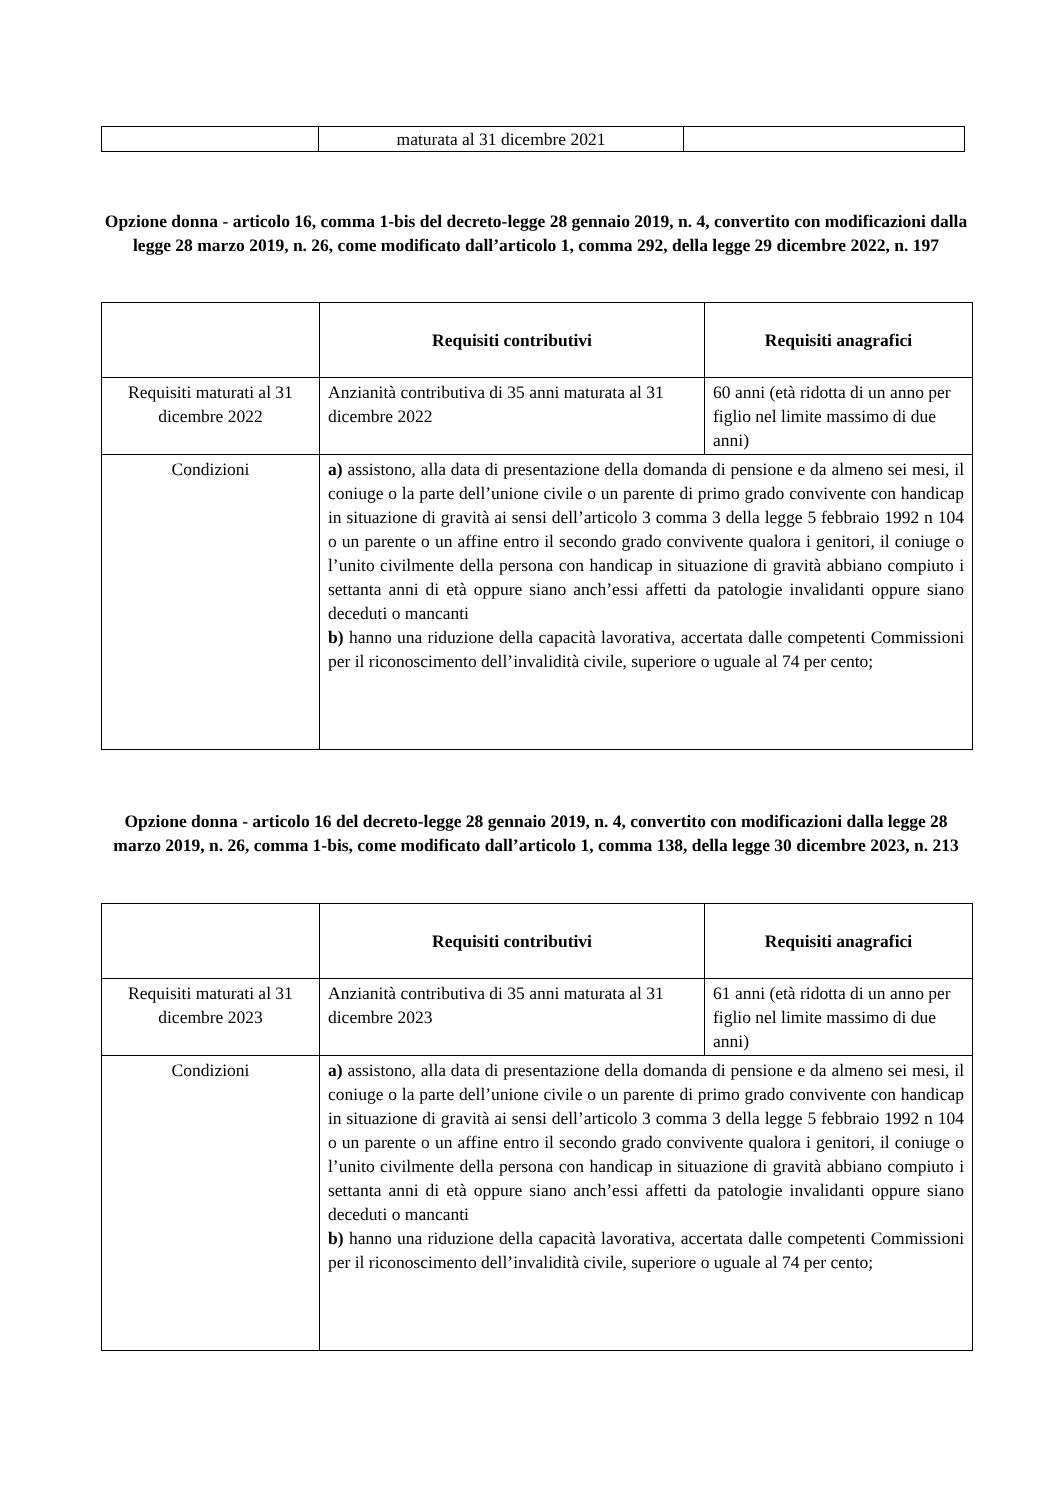| | maturata al 31 dicembre 2021 | |
Opzione donna - articolo 16, comma 1-bis del decreto-legge 28 gennaio 2019, n. 4, convertito con modificazioni dalla legge 28 marzo 2019, n. 26, come modificato dall’articolo 1, comma 292, della legge 29 dicembre 2022, n. 197
| | Requisiti contributivi | Requisiti anagrafici |
| --- | --- | --- |
| Requisiti maturati al 31 dicembre 2022 | Anzianità contributiva di 35 anni maturata al 31 dicembre 2022 | 60 anni (età ridotta di un anno per figlio nel limite massimo di due anni) |
| Condizioni | a) assistono, alla data di presentazione della domanda di pensione e da almeno sei mesi, il coniuge o la parte dell’unione civile o un parente di primo grado convivente con handicap in situazione di gravità ai sensi dell’articolo 3 comma 3 della legge 5 febbraio 1992 n 104 o un parente o un affine entro il secondo grado convivente qualora i genitori, il coniuge o l’unito civilmente della persona con handicap in situazione di gravità abbiano compiuto i settanta anni di età oppure siano anch’essi affetti da patologie invalidanti oppure siano deceduti o mancanti b) hanno una riduzione della capacità lavorativa, accertata dalle competenti Commissioni per il riconoscimento dell’invalidità civile, superiore o uguale al 74 per cento; | |
Opzione donna - articolo 16 del decreto-legge 28 gennaio 2019, n. 4, convertito con modificazioni dalla legge 28 marzo 2019, n. 26, comma 1-bis, come modificato dall’articolo 1, comma 138, della legge 30 dicembre 2023, n. 213
| | Requisiti contributivi | Requisiti anagrafici |
| --- | --- | --- |
| Requisiti maturati al 31 dicembre 2023 | Anzianità contributiva di 35 anni maturata al 31 dicembre 2023 | 61 anni (età ridotta di un anno per figlio nel limite massimo di due anni) |
| Condizioni | a) assistono, alla data di presentazione della domanda di pensione e da almeno sei mesi, il coniuge o la parte dell’unione civile o un parente di primo grado convivente con handicap in situazione di gravità ai sensi dell’articolo 3 comma 3 della legge 5 febbraio 1992 n 104 o un parente o un affine entro il secondo grado convivente qualora i genitori, il coniuge o l’unito civilmente della persona con handicap in situazione di gravità abbiano compiuto i settanta anni di età oppure siano anch’essi affetti da patologie invalidanti oppure siano deceduti o mancanti b) hanno una riduzione della capacità lavorativa, accertata dalle competenti Commissioni per il riconoscimento dell’invalidità civile, superiore o uguale al 74 per cento; | |